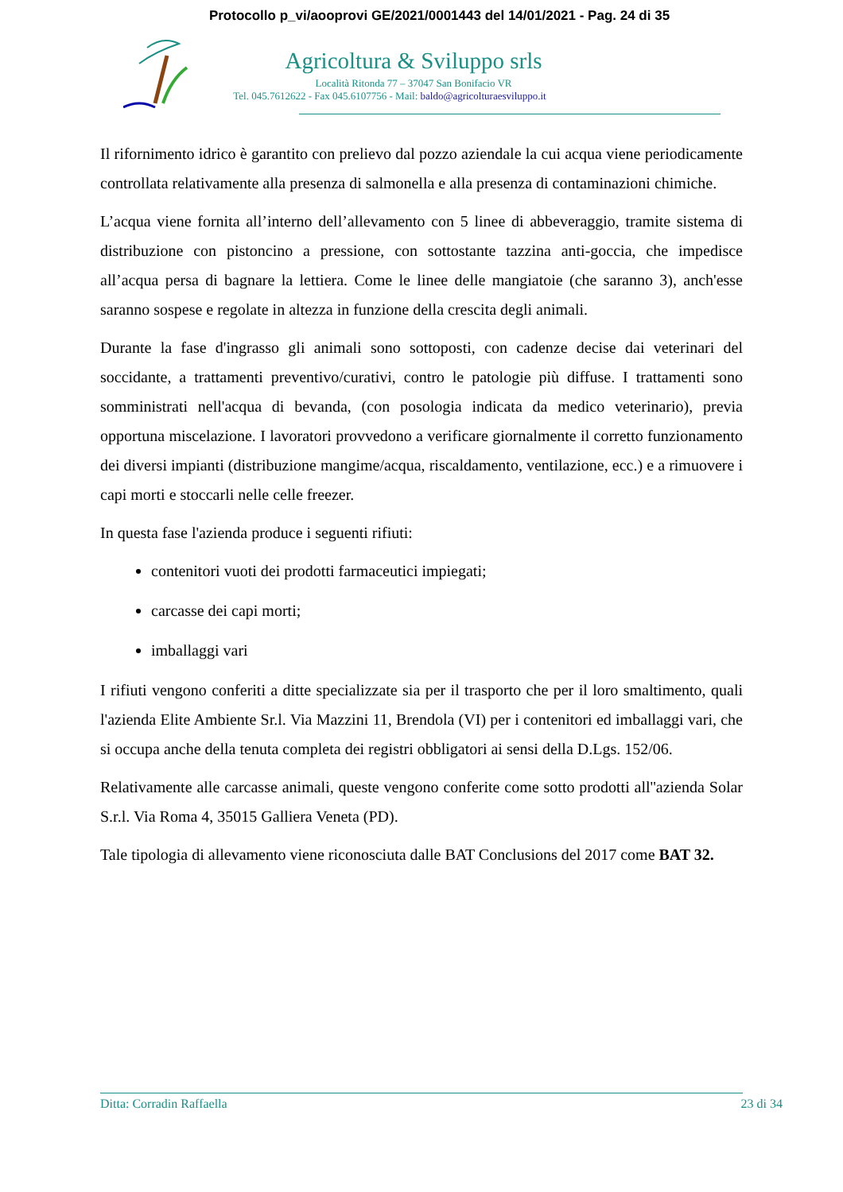Protocollo p_vi/aooprovi GE/2021/0001443 del 14/01/2021 - Pag. 24 di 35
Agricoltura & Sviluppo srls
Località Ritonda 77 – 37047 San Bonifacio VR
Tel. 045.7612622 - Fax 045.6107756 - Mail: baldo@agricolturaesviluppo.it
Il rifornimento idrico è garantito con prelievo dal pozzo aziendale la cui acqua viene periodicamente controllata relativamente alla presenza di salmonella e alla presenza di contaminazioni chimiche.
L’acqua viene fornita all’interno dell’allevamento con 5 linee di abbeveraggio, tramite sistema di distribuzione con pistoncino a pressione, con sottostante tazzina anti-goccia, che impedisce all’acqua persa di bagnare la lettiera. Come le linee delle mangiatoie (che saranno 3), anch'esse saranno sospese e regolate in altezza in funzione della crescita degli animali.
Durante la fase d'ingrasso gli animali sono sottoposti, con cadenze decise dai veterinari del soccidante, a trattamenti preventivo/curativi, contro le patologie più diffuse. I trattamenti sono somministrati nell'acqua di bevanda, (con posologia indicata da medico veterinario), previa opportuna miscelazione. I lavoratori provvedono a verificare giornalmente il corretto funzionamento dei diversi impianti (distribuzione mangime/acqua, riscaldamento, ventilazione, ecc.) e a rimuovere i capi morti e stoccarli nelle celle freezer.
In questa fase l'azienda produce i seguenti rifiuti:
contenitori vuoti dei prodotti farmaceutici impiegati;
carcasse dei capi morti;
imballaggi vari
I rifiuti vengono conferiti a ditte specializzate sia per il trasporto che per il loro smaltimento, quali l'azienda Elite Ambiente Sr.l. Via Mazzini 11, Brendola (VI) per i contenitori ed imballaggi vari, che si occupa anche della tenuta completa dei registri obbligatori ai sensi della D.Lgs. 152/06.
Relativamente alle carcasse animali, queste vengono conferite come sotto prodotti all''azienda Solar S.r.l. Via Roma 4, 35015 Galliera Veneta (PD).
Tale tipologia di allevamento viene riconosciuta dalle BAT Conclusions del 2017 come BAT 32.
Ditta: Corradin Raffaella 23 di 34